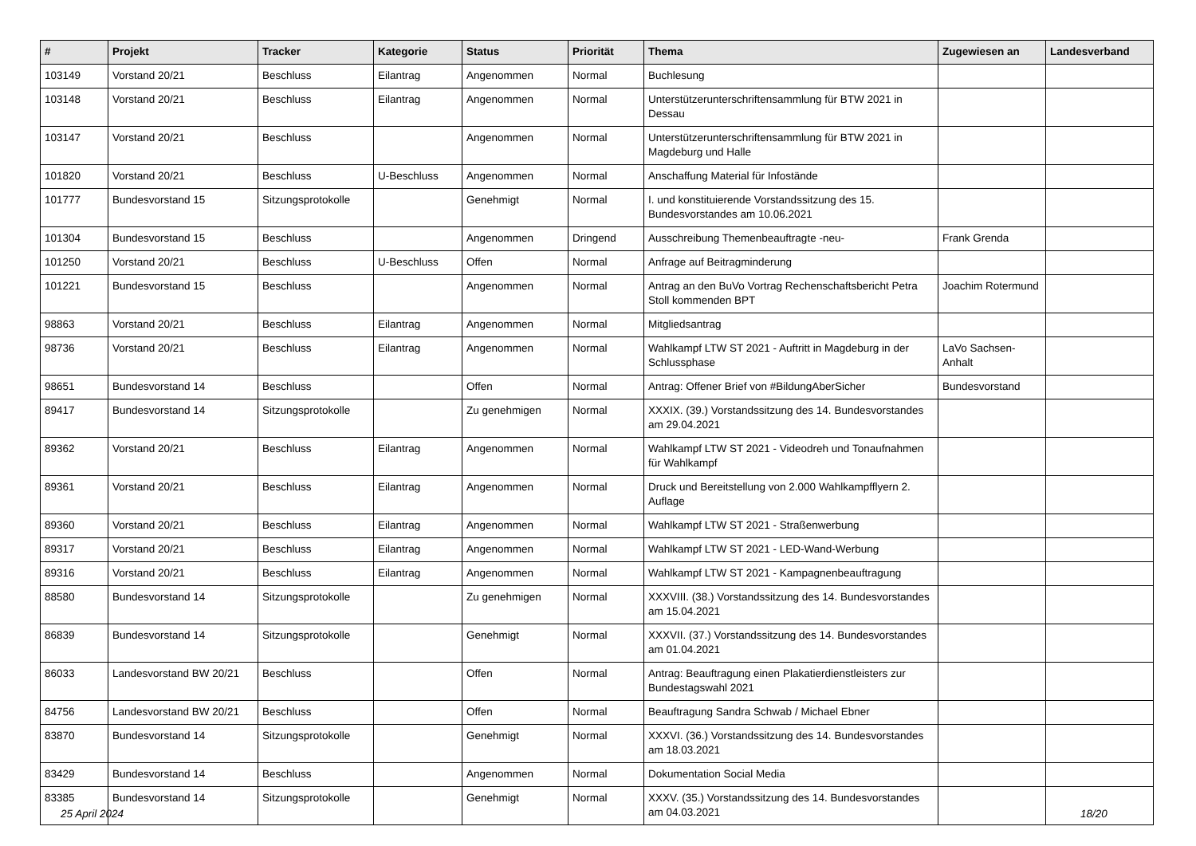| # | Projekt | Tracker | Kategorie | Status | Priorität | Thema | Zugewiesen an | Landesverband |
| --- | --- | --- | --- | --- | --- | --- | --- | --- |
| 103149 | Vorstand 20/21 | Beschluss | Eilantrag | Angenommen | Normal | Buchlesung | | |
| 103148 | Vorstand 20/21 | Beschluss | Eilantrag | Angenommen | Normal | Unterstützerunterschriftensammlung für BTW 2021 in Dessau | | |
| 103147 | Vorstand 20/21 | Beschluss | | Angenommen | Normal | Unterstützerunterschriftensammlung für BTW 2021 in Magdeburg und Halle | | |
| 101820 | Vorstand 20/21 | Beschluss | U-Beschluss | Angenommen | Normal | Anschaffung Material für Infostände | | |
| 101777 | Bundesvorstand 15 | Sitzungsprotokolle | | Genehmigt | Normal | I. und konstituierende Vorstandssitzung des 15. Bundesvorstandes am 10.06.2021 | | |
| 101304 | Bundesvorstand 15 | Beschluss | | Angenommen | Dringend | Ausschreibung Themenbeauftragte -neu- | Frank Grenda | |
| 101250 | Vorstand 20/21 | Beschluss | U-Beschluss | Offen | Normal | Anfrage auf Beitragminderung | | |
| 101221 | Bundesvorstand 15 | Beschluss | | Angenommen | Normal | Antrag an den BuVo Vortrag Rechenschaftsbericht Petra Stoll kommenden BPT | Joachim Rotermund | |
| 98863 | Vorstand 20/21 | Beschluss | Eilantrag | Angenommen | Normal | Mitgliedsantrag | | |
| 98736 | Vorstand 20/21 | Beschluss | Eilantrag | Angenommen | Normal | Wahlkampf LTW ST 2021 - Auftritt in Magdeburg in der Schlussphase | LaVo Sachsen-Anhalt | |
| 98651 | Bundesvorstand 14 | Beschluss | | Offen | Normal | Antrag: Offener Brief von #BildungAberSicher | Bundesvorstand | |
| 89417 | Bundesvorstand 14 | Sitzungsprotokolle | | Zu genehmigen | Normal | XXXIX. (39.) Vorstandssitzung des 14. Bundesvorstandes am 29.04.2021 | | |
| 89362 | Vorstand 20/21 | Beschluss | Eilantrag | Angenommen | Normal | Wahlkampf LTW ST 2021 - Videodreh und Tonaufnahmen für Wahlkampf | | |
| 89361 | Vorstand 20/21 | Beschluss | Eilantrag | Angenommen | Normal | Druck und Bereitstellung von 2.000 Wahlkampfflyern 2. Auflage | | |
| 89360 | Vorstand 20/21 | Beschluss | Eilantrag | Angenommen | Normal | Wahlkampf LTW ST 2021 - Straßenwerbung | | |
| 89317 | Vorstand 20/21 | Beschluss | Eilantrag | Angenommen | Normal | Wahlkampf LTW ST 2021 - LED-Wand-Werbung | | |
| 89316 | Vorstand 20/21 | Beschluss | Eilantrag | Angenommen | Normal | Wahlkampf LTW ST 2021 - Kampagnenbeauftragung | | |
| 88580 | Bundesvorstand 14 | Sitzungsprotokolle | | Zu genehmigen | Normal | XXXVIII. (38.) Vorstandssitzung des 14. Bundesvorstandes am 15.04.2021 | | |
| 86839 | Bundesvorstand 14 | Sitzungsprotokolle | | Genehmigt | Normal | XXXVII. (37.) Vorstandssitzung des 14. Bundesvorstandes am 01.04.2021 | | |
| 86033 | Landesvorstand BW 20/21 | Beschluss | | Offen | Normal | Antrag: Beauftragung einen Plakatierdienstleisters zur Bundestagswahl 2021 | | |
| 84756 | Landesvorstand BW 20/21 | Beschluss | | Offen | Normal | Beauftragung Sandra Schwab / Michael Ebner | | |
| 83870 | Bundesvorstand 14 | Sitzungsprotokolle | | Genehmigt | Normal | XXXVI. (36.) Vorstandssitzung des 14. Bundesvorstandes am 18.03.2021 | | |
| 83429 | Bundesvorstand 14 | Beschluss | | Angenommen | Normal | Dokumentation Social Media | | |
| 83385 | Bundesvorstand 14 | Sitzungsprotokolle | | Genehmigt | Normal | XXXV. (35.) Vorstandssitzung des 14. Bundesvorstandes am 04.03.2021 | | |
25 April 2024 18/20